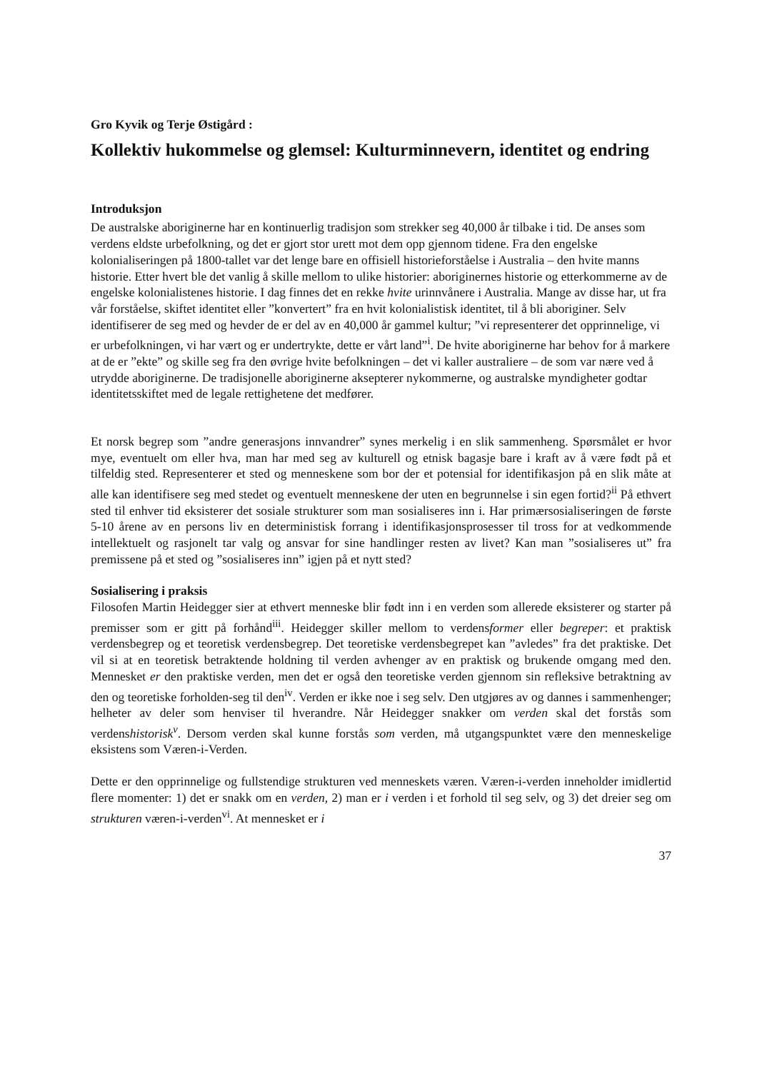Gro Kyvik og Terje Østigård :
Kollektiv hukommelse og glemsel: Kulturminnevern, identitet og endring
Introduksjon
De australske aboriginerne har en kontinuerlig tradisjon som strekker seg 40,000 år tilbake i tid. De anses som verdens eldste urbefolkning, og det er gjort stor urett mot dem opp gjennom tidene. Fra den engelske kolonialiseringen på 1800-tallet var det lenge bare en offisiell historieforståelse i Australia – den hvite manns historie. Etter hvert ble det vanlig å skille mellom to ulike historier: aboriginernes historie og etterkommerne av de engelske kolonialistenes historie. I dag finnes det en rekke hvite urinnvånere i Australia. Mange av disse har, ut fra vår forståelse, skiftet identitet eller ”konvertert” fra en hvit kolonialistisk identitet, til å bli aboriginer. Selv identifiserer de seg med og hevder de er del av en 40,000 år gammel kultur; ”vi representerer det opprinnelige, vi er urbefolkningen, vi har vært og er undertrykte, dette er vårt land”<sup>i</sup>. De hvite aboriginerne har behov for å markere at de er ”ekte” og skille seg fra den øvrige hvite befolkningen – det vi kaller australiere – de som var nære ved å utrydde aboriginerne. De tradisjonelle aboriginerne aksepterer nykommerne, og australske myndigheter godtar identitetsskiftet med de legale rettighetene det medfører.
Et norsk begrep som ”andre generasjons innvandrer” synes merkelig i en slik sammenheng. Spørsmålet er hvor mye, eventuelt om eller hva, man har med seg av kulturell og etnisk bagasje bare i kraft av å være født på et tilfeldig sted. Representerer et sted og menneskene som bor der et potensial for identifikasjon på en slik måte at alle kan identifisere seg med stedet og eventuelt menneskene der uten en begrunnelse i sin egen fortid?<sup>ii</sup> På ethvert sted til enhver tid eksisterer det sosiale strukturer som man sosialiseres inn i. Har primærsosialiseringen de første 5-10 årene av en persons liv en deterministisk forrang i identifikasjonsprosesser til tross for at vedkommende intellektuelt og rasjonelt tar valg og ansvar for sine handlinger resten av livet? Kan man ”sosialiseres ut” fra premissene på et sted og ”sosialiseres inn” igjen på et nytt sted?
Sosialisering i praksis
Filosofen Martin Heidegger sier at ethvert menneske blir født inn i en verden som allerede eksisterer og starter på premisser som er gitt på forhånd<sup>iii</sup>. Heidegger skiller mellom to verdensformer eller begreper: et praktisk verdensbegrep og et teoretisk verdensbegrep. Det teoretiske verdensbegrepet kan ”avledes” fra det praktiske. Det vil si at en teoretisk betraktende holdning til verden avhenger av en praktisk og brukende omgang med den. Mennesket er den praktiske verden, men det er også den teoretiske verden gjennom sin refleksive betraktning av den og teoretiske forholden-seg til den<sup>iv</sup>. Verden er ikke noe i seg selv. Den utgjøres av og dannes i sammenhenger; helheter av deler som henviser til hverandre. Når Heidegger snakker om verden skal det forstås som verdenshistorisk<sup>v</sup>. Dersom verden skal kunne forstås som verden, må utgangspunktet være den menneskelige eksistens som Væren-i-Verden.
Dette er den opprinnelige og fullstendige strukturen ved menneskets væren. Væren-i-verden inneholder imidlertid flere momenter: 1) det er snakk om en verden, 2) man er i verden i et forhold til seg selv, og 3) det dreier seg om strukturen væren-i-verden<sup>vi</sup>. At mennesket er i
37